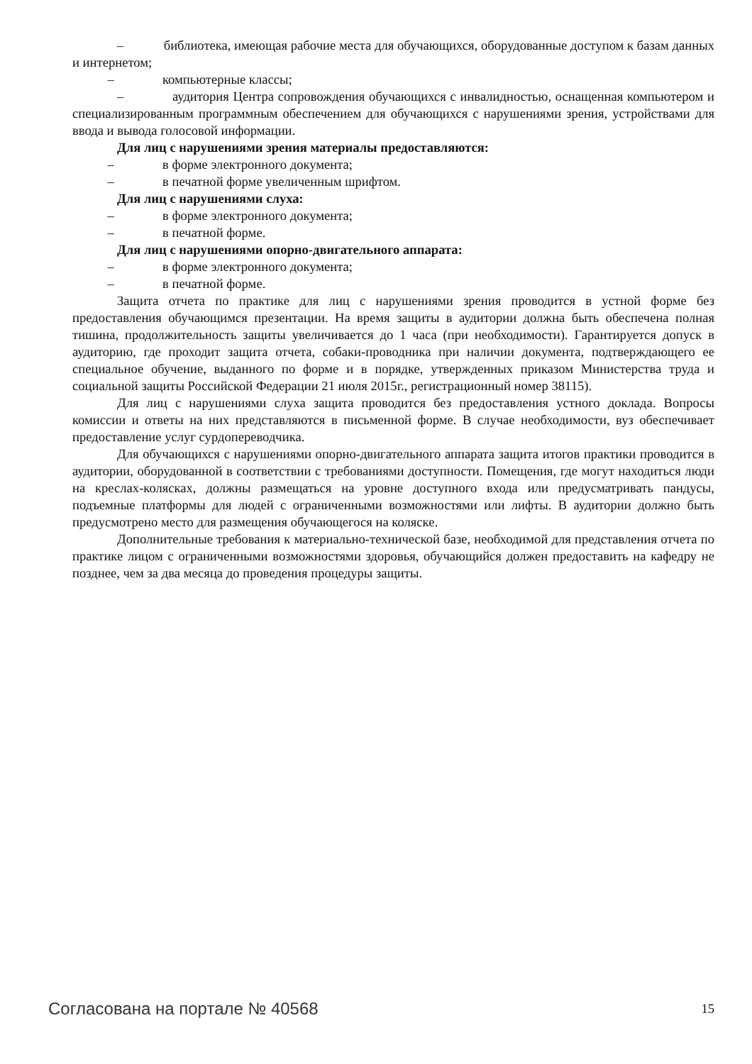– библиотека, имеющая рабочие места для обучающихся, оборудованные доступом к базам данных и интернетом;
– компьютерные классы;
– аудитория Центра сопровождения обучающихся с инвалидностью, оснащенная компьютером и специализированным программным обеспечением для обучающихся с нарушениями зрения, устройствами для ввода и вывода голосовой информации.
Для лиц с нарушениями зрения материалы предоставляются:
– в форме электронного документа;
– в печатной форме увеличенным шрифтом.
Для лиц с нарушениями слуха:
– в форме электронного документа;
– в печатной форме.
Для лиц с нарушениями опорно-двигательного аппарата:
– в форме электронного документа;
– в печатной форме.
Защита отчета по практике для лиц с нарушениями зрения проводится в устной форме без предоставления обучающимся презентации. На время защиты в аудитории должна быть обеспечена полная тишина, продолжительность защиты увеличивается до 1 часа (при необходимости). Гарантируется допуск в аудиторию, где проходит защита отчета, собаки-проводника при наличии документа, подтверждающего ее специальное обучение, выданного по форме и в порядке, утвержденных приказом Министерства труда и социальной защиты Российской Федерации 21 июля 2015г., регистрационный номер 38115).
Для лиц с нарушениями слуха защита проводится без предоставления устного доклада. Вопросы комиссии и ответы на них представляются в письменной форме. В случае необходимости, вуз обеспечивает предоставление услуг сурдопереводчика.
Для обучающихся с нарушениями опорно-двигательного аппарата защита итогов практики проводится в аудитории, оборудованной в соответствии с требованиями доступности. Помещения, где могут находиться люди на креслах-колясках, должны размещаться на уровне доступного входа или предусматривать пандусы, подъемные платформы для людей с ограниченными возможностями или лифты. В аудитории должно быть предусмотрено место для размещения обучающегося на коляске.
Дополнительные требования к материально-технической базе, необходимой для представления отчета по практике лицом с ограниченными возможностями здоровья, обучающийся должен предоставить на кафедру не позднее, чем за два месяца до проведения процедуры защиты.
Согласована на портале № 40568 15